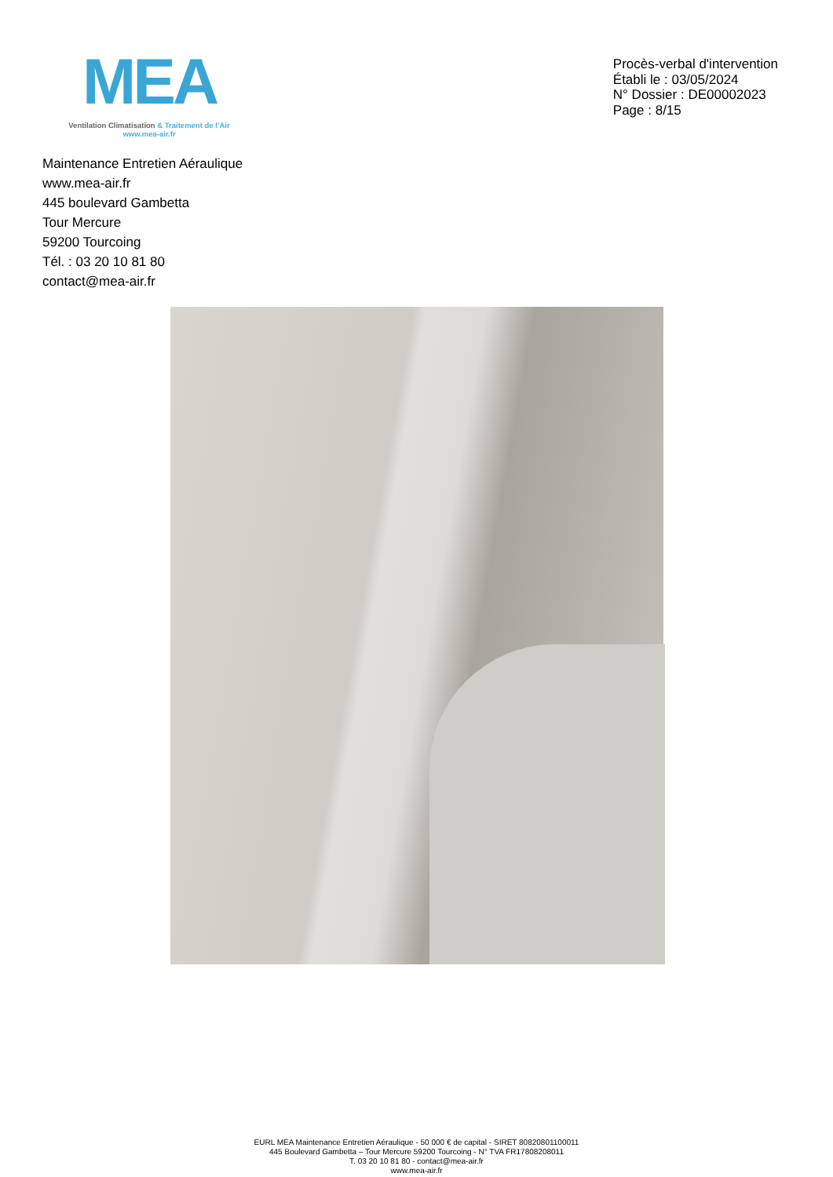MEA
Ventilation Climatisation & Traitement de l’Air
www.mea-air.fr
Procès-verbal d'intervention
Établi le : 03/05/2024
N° Dossier : DE00002023
Page : 8/15
Maintenance Entretien Aéraulique
www.mea-air.fr
445 boulevard Gambetta
Tour Mercure
59200 Tourcoing
Tél. : 03 20 10 81 80
contact@mea-air.fr
EURL MEA Maintenance Entretien Aéraulique - 50 000 € de capital - SIRET 80820801100011
445 Boulevard Gambetta – Tour Mercure 59200 Tourcoing - N° TVA FR17808208011
T. 03 20 10 81 80 - contact@mea-air.fr
www.mea-air.fr